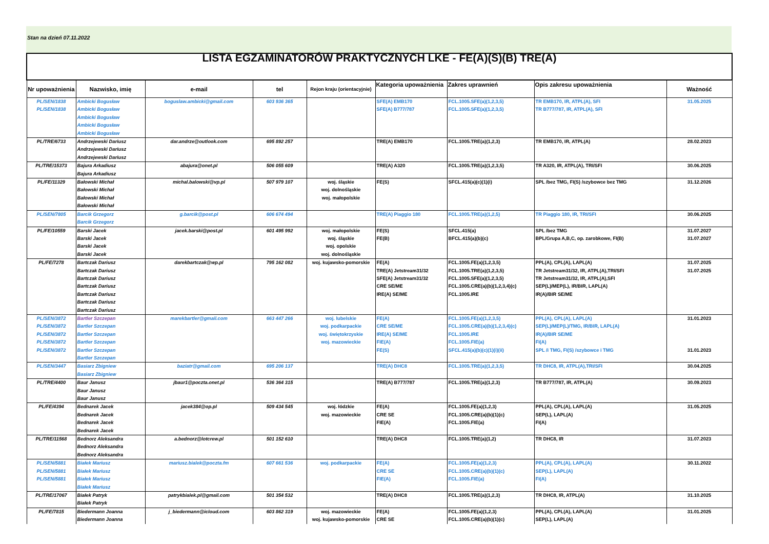Stan na dzień 07.11.2022
| LISTA EGZAMINATORÓW PRAKTYCZNYCH LKE - FE(A)(S)(B) TRE(A) | | | | | | | | |
| Nr upoważnienia | Nazwisko, imię | e-mail | tel | Rejon kraju (orientacyjnie) | Kategoria upoważnienia | Zakres uprawnień | Opis zakresu upoważnienia | Ważność |
| PL/SEN/1838 PL/SEN/1838 | Ambicki Bogusław Ambicki Bogusław Ambicki Bogusław Ambicki Bogusław Ambicki Bogusław | boguslaw.ambicki@gmail.com | 603 936 365 | | SFE(A) EMB170 SFE(A) B777/787 | FCL.1005.SFE(a)(1,2,3,5) FCL.1005.SFE(a)(1,2,3,5) | TR EMB170, IR, ATPL(A), SFI TR B777/787, IR, ATPL(A), SFI | 31.05.2025 |
| PL/TRE/6733 | Andrzejewski Dariusz Andrzejewski Dariusz Andrzejewski Dariusz | dar.andrze@outlook.com | 695 892 257 | | TRE(A) EMB170 | FCL.1005.TRE(a)(1,2,3) | TR EMB170, IR, ATPL(A) | 28.02.2023 |
| PL/TRE/15373 | Bajura Arkadiusz Bajura Arkadiusz | abajura@onet.pl | 506 055 609 | | TRE(A) A320 | FCL.1005.TRE(a)(1,2,3,5) | TR A320, IR, ATPL(A), TRI/SFI | 30.06.2025 |
| PL/FE/11329 | Bałowski Michał Bałowski Michał Bałowski Michał Bałowski Michał | michal.balowski@vp.pl | 507 979 107 | woj. śląskie woj. dolnośląskie woj. małopolskie | FE(S) | SFCL.415(a)(c)(1)(i) | SPL /bez TMG, FI(S) /szybowce bez TMG | 31.12.2026 |
| PL/SEN/7805 | Barcik Grzegorz Barcik Grzegorz | g.barcik@post.pl | 606 674 494 | | TRE(A) Piaggio 180 | FCL.1005.TRE(a)(1,2,5) | TR Piaggio 180, IR, TRI/SFI | 30.06.2025 |
| PL/FE/10559 | Barski Jacek Barski Jacek Barski Jacek Barski Jacek | jacek.barski@post.pl | 601 495 992 | woj. małopolskie woj. śląskie woj. opolskie woj. dolnośląskie | FE(S) FE(B) | SFCL.415(a) BFCL.415(a)(b)(c) | SPL /bez TMG BPL/Grupa A,B,C, op. zarobkowe, FI(B) | 31.07.2027 31.07.2027 |
| PL/FE/7278 | Bartczak Dariusz Bartczak Dariusz Bartczak Dariusz Bartczak Dariusz Bartczak Dariusz Bartczak Dariusz Bartczak Dariusz | darekbartczak@wp.pl | 795 162 082 | woj. kujawsko-pomorskie | FE(A) TRE(A) Jetstream31/32 SFE(A) Jetstream31/32 CRE SE/ME IRE(A) SE/ME | FCL.1005.FE(a)(1,2,3,5) FCL.1005.TRE(a)(1,2,3,5) FCL.1005.SFE(a)(1,2,3,5) FCL.1005.CRE(a)(b)(1,2,3,4)(c) FCL.1005.IRE | PPL(A), CPL(A), LAPL(A) TR Jetstream31/32, IR, ATPL(A),TRI/SFI TR Jetstream31/32, IR, ATPL(A),SFI SEP(L)/MEP(L), IR/BIR, LAPL(A) IR(A)/BIR SE/ME | 31.07.2025 31.07.2025 |
| PL/SEN/3872 PL/SEN/3872 PL/SEN/3872 PL/SEN/3872 PL/SEN/3872 | Bartler Szczepan Bartler Szczepan Bartler Szczepan Bartler Szczepan Bartler Szczepan Bartler Szczepan | marekbartler@gmail.com | 663 447 266 | woj. lubelskie woj. podkarpackie woj. świętokrzyskie woj. mazowieckie | FE(A) CRE SE/ME IRE(A) SE/ME FIE(A) FE(S) | FCL.1005.FE(a)(1,2,3,5) FCL.1005.CRE(a)(b)(1,2,3,4)(c) FCL.1005.IRE FCL.1005.FIE(a) SFCL.415(a)(b)(c)(1)(i)(ii) | PPL(A), CPL(A), LAPL(A) SEP(L)/MEP(L)/TMG, IR/BIR, LAPL(A) IR(A)/BIR SE/ME FI(A) SPL /i TMG, FI(S) /szybowce i TMG | 31.01.2023 31.01.2023 |
| PL/SEN/3447 | Basiarz Zbigniew Basiarz Zbigniew | baziatr@gmail.com | 695 206 137 | | TRE(A) DHC8 | FCL.1005.TRE(a)(1,2,3,5) | TR DHC8, IR, ATPL(A),TRI/SFI | 30.04.2025 |
| PL/TRE/4400 | Baur Janusz Baur Janusz Baur Janusz | jbaur1@poczta.onet.pl | 536 364 315 | | TRE(A) B777/787 | FCL.1005.TRE(a)(1,2,3) | TR B777/787, IR, ATPL(A) | 30.09.2023 |
| PL/FE/4394 | Bednarek Jacek Bednarek Jacek Bednarek Jacek Bednarek Jacek | jacek384@op.pl | 509 434 545 | woj. łódzkie woj. mazowieckie | FE(A) CRE SE FIE(A) | FCL.1005.FE(a)(1,2,3) FCL.1005.CRE(a)(b)(1)(c) FCL.1005.FIE(a) | PPL(A), CPL(A), LAPL(A) SEP(L), LAPL(A) FI(A) | 31.05.2025 |
| PL/TRE/11568 | Bednorz Aleksandra Bednorz Aleksandra Bednorz Aleksandra | a.bednorz@lotcrew.pl | 501 152 610 | | TRE(A) DHC8 | FCL.1005.TRE(a)(1,2) | TR DHC8, IR | 31.07.2023 |
| PL/SEN/5881 PL/SEN/5881 PL/SEN/5881 | Białek Mariusz Białek Mariusz Białek Mariusz Białek Mariusz | mariusz.bialek@poczta.fm | 607 661 536 | woj. podkarpackie | FE(A) CRE SE FIE(A) | FCL.1005.FE(a)(1,2,3) FCL.1005.CRE(a)(b)(1)(c) FCL.1005.FIE(a) | PPL(A), CPL(A), LAPL(A) SEP(L), LAPL(A) FI(A) | 30.11.2022 |
| PL/TRE/17067 | Białek Patryk Białek Patryk | patrykbialek.pl@gmail.com | 501 354 532 | | TRE(A) DHC8 | FCL.1005.TRE(a)(1,2,3) | TR DHC8, IR, ATPL(A) | 31.10.2025 |
| PL/FE/7815 | Biedermann Joanna Biedermann Joanna | j_biedermann@icloud.com | 603 862 319 | woj. mazowieckie woj. kujawsko-pomorskie | FE(A) CRE SE | FCL.1005.FE(a)(1,2,3) FCL.1005.CRE(a)(b)(1)(c) | PPL(A), CPL(A), LAPL(A) SEP(L), LAPL(A) | 31.01.2025 |